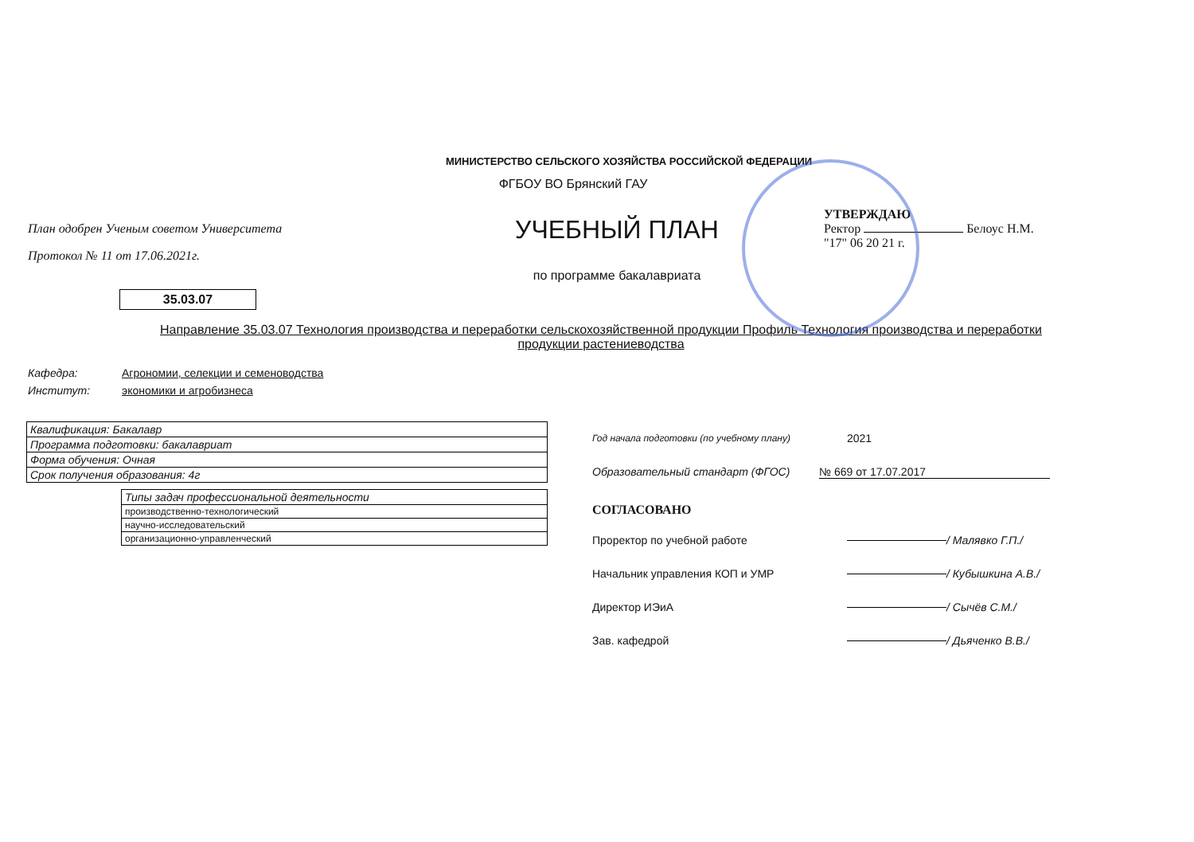МИНИСТЕРСТВО СЕЛЬСКОГО ХОЗЯЙСТВА РОССИЙСКОЙ ФЕДЕРАЦИИ
ФГБОУ ВО Брянский ГАУ
План одобрен Ученым советом Университета
Протокол № 11 от 17.06.2021г.
УЧЕБНЫЙ ПЛАН
по программе бакалавриата
УТВЕРЖДАЮ
Ректор Белоус Н.М.
"17" 06 20 21 г.
35.03.07
Направление 35.03.07 Технология производства и переработки сельскохозяйственной продукции Профиль Технология производства и переработки продукции растениеводства
Кафедра: Агрономии, селекции и семеноводства
Институт: экономики и агробизнеса
| Квалификация: Бакалавр |
| Программа подготовки: бакалавриат |
| Форма обучения: Очная |
| Срок получения образования: 4г |
| Типы задач профессиональной деятельности |
| --- |
| производственно-технологический |
| научно-исследовательский |
| организационно-управленческий |
Год начала подготовки (по учебному плану) 2021
Образовательный стандарт (ФГОС) № 669 от 17.07.2017
СОГЛАСОВАНО
Проректор по учебной работе / Малявко Г.П./
Начальник управления КОП и УМР / Кубышкина А.В./
Директор ИЭиА / Сычёв С.М./
Зав. кафедрой / Дьяченко В.В./